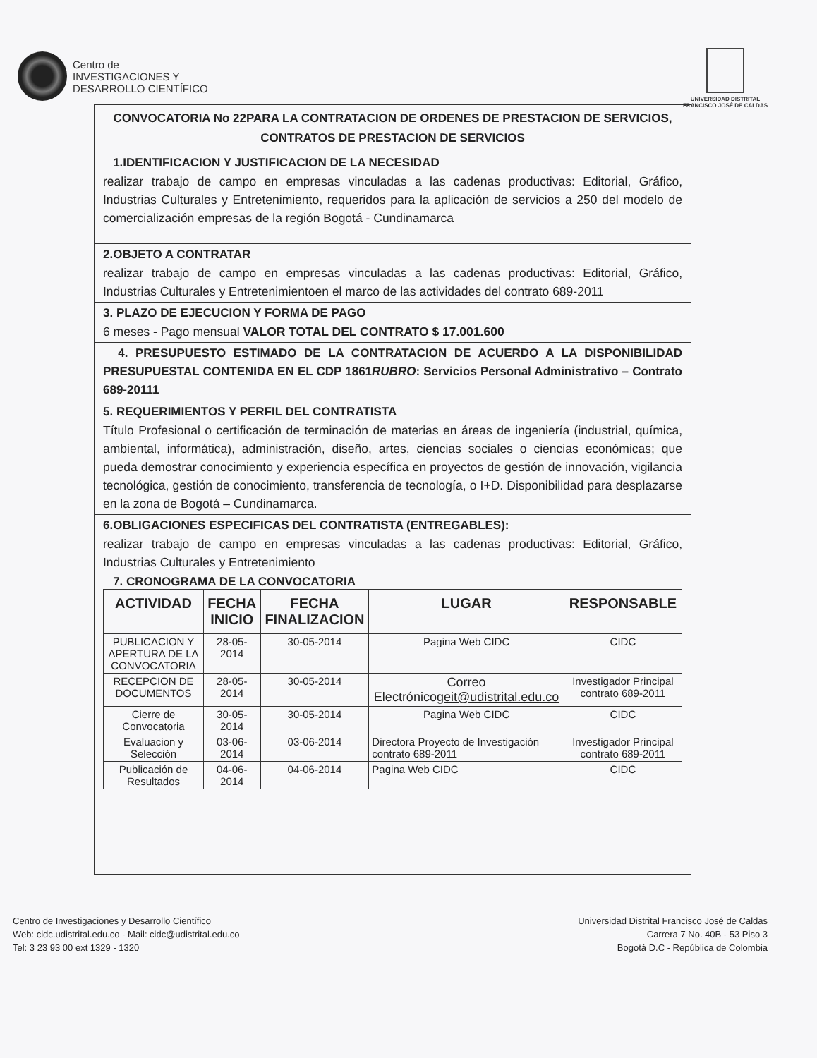Centro de
INVESTIGACIONES Y
DESARROLLO CIENTÍFICO
UNIVERSIDAD DISTRITAL
FRANCISCO JOSÉ DE CALDAS
CONVOCATORIA No 22PARA LA CONTRATACION DE ORDENES DE PRESTACION DE SERVICIOS, CONTRATOS DE PRESTACION DE SERVICIOS
1.IDENTIFICACION Y JUSTIFICACION DE LA NECESIDAD
realizar trabajo de campo en empresas vinculadas a las cadenas productivas: Editorial, Gráfico, Industrias Culturales y Entretenimiento, requeridos para la aplicación de servicios a 250 del modelo de comercialización empresas de la región Bogotá - Cundinamarca
2.OBJETO A CONTRATAR
realizar trabajo de campo en empresas vinculadas a las cadenas productivas: Editorial, Gráfico, Industrias Culturales y Entretenimientoen el marco de las actividades del contrato 689-2011
3. PLAZO DE EJECUCION Y FORMA DE PAGO
6 meses - Pago mensual VALOR TOTAL DEL CONTRATO $ 17.001.600
4. PRESUPUESTO ESTIMADO DE LA CONTRATACION DE ACUERDO A LA DISPONIBILIDAD PRESUPUESTAL CONTENIDA EN EL CDP 1861RUBRO: Servicios Personal Administrativo – Contrato 689-20111
5. REQUERIMIENTOS Y PERFIL DEL CONTRATISTA
Título Profesional o certificación de terminación de materias en áreas de ingeniería (industrial, química, ambiental, informática), administración, diseño, artes, ciencias sociales o ciencias económicas; que pueda demostrar conocimiento y experiencia específica en proyectos de gestión de innovación, vigilancia tecnológica, gestión de conocimiento, transferencia de tecnología, o I+D. Disponibilidad para desplazarse en la zona de Bogotá – Cundinamarca.
6.OBLIGACIONES ESPECIFICAS DEL CONTRATISTA (ENTREGABLES):
realizar trabajo de campo en empresas vinculadas a las cadenas productivas: Editorial, Gráfico, Industrias Culturales y Entretenimiento
7. CRONOGRAMA DE LA CONVOCATORIA
| ACTIVIDAD | FECHA INICIO | FECHA FINALIZACION | LUGAR | RESPONSABLE |
| --- | --- | --- | --- | --- |
| PUBLICACION Y APERTURA DE LA CONVOCATORIA | 28-05-2014 | 30-05-2014 | Pagina Web CIDC | CIDC |
| RECEPCION DE DOCUMENTOS | 28-05-2014 | 30-05-2014 | Correo Electrónico geit@udistrital.edu.co | Investigador Principal contrato 689-2011 |
| Cierre de Convocatoria | 30-05-2014 | 30-05-2014 | Pagina Web CIDC | CIDC |
| Evaluacion y Selección | 03-06-2014 | 03-06-2014 | Directora Proyecto de Investigación contrato 689-2011 | Investigador Principal contrato 689-2011 |
| Publicación de Resultados | 04-06-2014 | 04-06-2014 | Pagina Web CIDC | CIDC |
Centro de Investigaciones y Desarrollo Científico
Web: cidc.udistrital.edu.co - Mail: cidc@udistrital.edu.co
Tel: 3 23 93 00 ext 1329 - 1320
Universidad Distrital Francisco José de Caldas
Carrera 7 No. 40B - 53 Piso 3
Bogotá D.C - República de Colombia